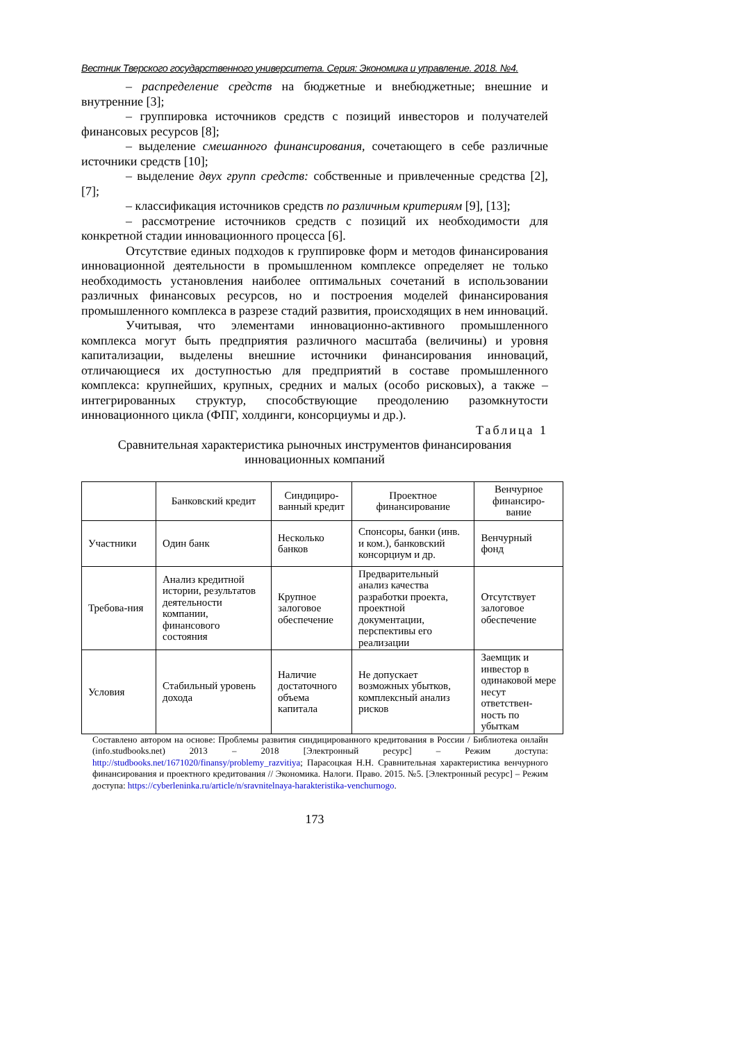Вестник Тверского государственного университета. Серия: Экономика и управление. 2018. №4.
– распределение средств на бюджетные и внебюджетные; внешние и внутренние [3];
– группировка источников средств с позиций инвесторов и получателей финансовых ресурсов [8];
– выделение смешанного финансирования, сочетающего в себе различные источники средств [10];
– выделение двух групп средств: собственные и привлеченные средства [2], [7];
– классификация источников средств по различным критериям [9], [13];
– рассмотрение источников средств с позиций их необходимости для конкретной стадии инновационного процесса [6].
Отсутствие единых подходов к группировке форм и методов финансирования инновационной деятельности в промышленном комплексе определяет не только необходимость установления наиболее оптимальных сочетаний в использовании различных финансовых ресурсов, но и построения моделей финансирования промышленного комплекса в разрезе стадий развития, происходящих в нем инноваций.
Учитывая, что элементами инновационно-активного промышленного комплекса могут быть предприятия различного масштаба (величины) и уровня капитализации, выделены внешние источники финансирования инноваций, отличающиеся их доступностью для предприятий в составе промышленного комплекса: крупнейших, крупных, средних и малых (особо рисковых), а также – интегрированных структур, способствующие преодолению разомкнутости инновационного цикла (ФПГ, холдинги, консорциумы и др.).
Таблица 1
Сравнительная характеристика рыночных инструментов финансирования
инновационных компаний
| | Банковский кредит | Синдициро-ванный кредит | Проектное финансирование | Венчурное финансиро-вание |
| Участники | Один банк | Несколько банков | Спонсоры, банки (инв. и ком.), банковский консорциум и др. | Венчурный фонд |
| Требова-ния | Анализ кредитной истории, результатов деятельности компании, финансового состояния | Крупное залоговое обеспечение | Предварительный анализ качества разработки проекта, проектной документации, перспективы его реализации | Отсутствует залоговое обеспечение |
| Условия | Стабильный уровень дохода | Наличие достаточного объема капитала | Не допускает возможных убытков, комплексный анализ рисков | Заемщик и инвестор в одинаковой мере несут ответствен-ность по убыткам |
Составлено автором на основе: Проблемы развития синдицированного кредитования в России / Библиотека онлайн (info.studbooks.net) 2013 – 2018 [Электронный ресурс] – Режим доступа: http://studbooks.net/1671020/finansy/problemy_razvitiya; Парасоцкая Н.Н. Сравнительная характеристика венчурного финансирования и проектного кредитования // Экономика. Налоги. Право. 2015. №5. [Электронный ресурс] – Режим доступа: https://cyberleninka.ru/article/n/sravnitelnaya-harakteristika-venchurnogo.
173